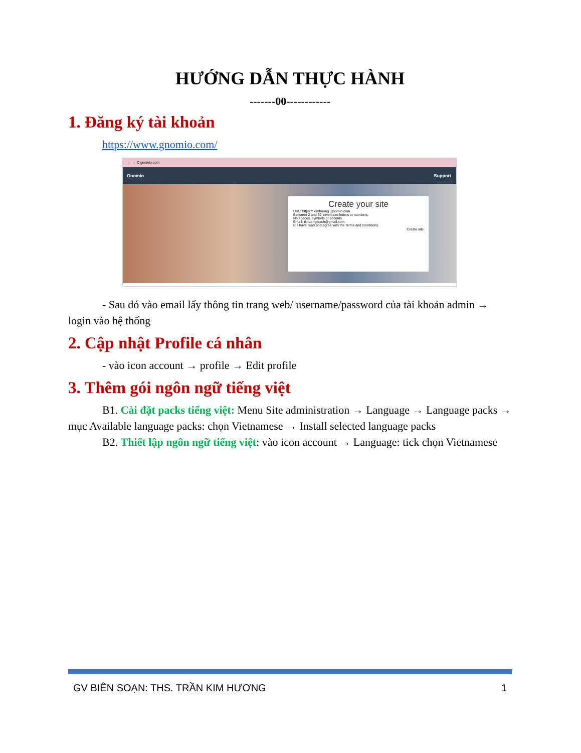HƯỚNG DẪN THỰC HÀNH
-------00------------
1. Đăng ký tài khoản
https://www.gnomio.com/
← → C gnomio.com
Gnomio Support
Create your site
URL: https:// kimhuong .gnomio.com
Between 2 and 32 lowercase letters or numbers.
No spaces, symbols or accents.
Email: tkhuongteach@gmail.com
☑ I have read and agree with the terms and conditions.
Create site
- Sau đó vào email lấy thông tin trang web/ username/password của tài khoản admin → login vào hệ thống
2. Cập nhật Profile cá nhân
- vào icon account → profile → Edit profile
3. Thêm gói ngôn ngữ tiếng việt
B1. Cài đặt packs tiếng việt: Menu Site administration → Language → Language packs → mục Available language packs: chọn Vietnamese → Install selected language packs
B2. Thiết lập ngôn ngữ tiếng việt: vào icon account → Language: tick chọn Vietnamese
GV BIÊN SOẠN: THS. TRẦN KIM HƯƠNG 1